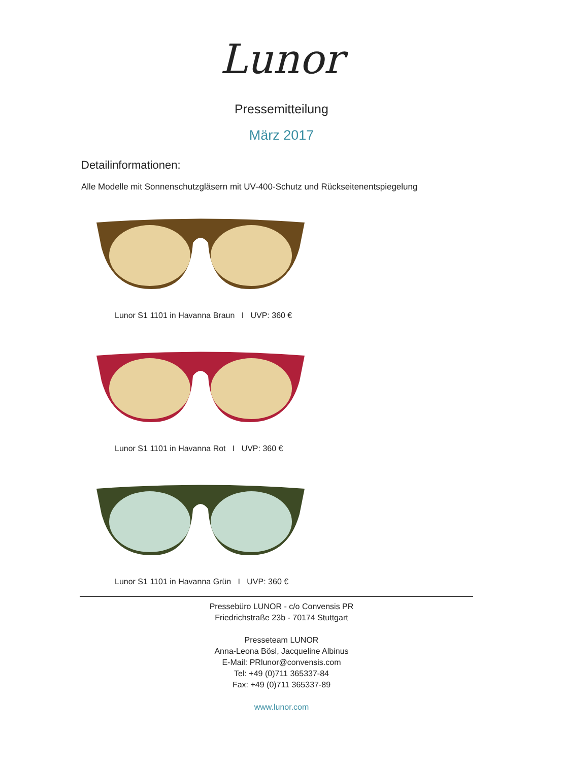Lunor
Pressemitteilung
März 2017
Detailinformationen:
Alle Modelle mit Sonnenschutzgläsern mit UV-400-Schutz und Rückseitenentspiegelung
Lunor S1 1101 in Havanna Braun I UVP: 360 €
Lunor S1 1101 in Havanna Rot I UVP: 360 €
Lunor S1 1101 in Havanna Grün I UVP: 360 €
Pressebüro LUNOR - c/o Convensis PR
Friedrichstraße 23b - 70174 Stuttgart
Presseteam LUNOR
Anna-Leona Bösl, Jacqueline Albinus
E-Mail: PRlunor@convensis.com
Tel: +49 (0)711 365337-84
Fax: +49 (0)711 365337-89
www.lunor.com